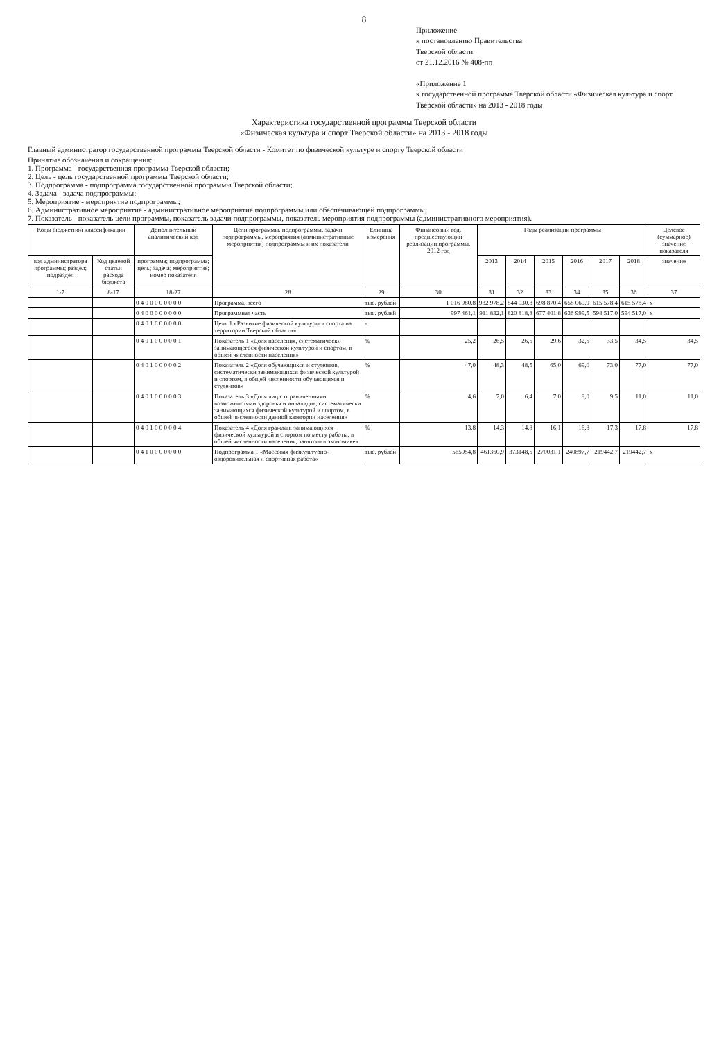8
Приложение
к постановлению Правительства
Тверской области
от 21.12.2016 № 408-пп
«Приложение 1
к государственной программе Тверской области «Физическая культура и спорт Тверской области» на 2013 - 2018 годы
Характеристика государственной программы Тверской области
«Физическая культура и спорт Тверской области» на 2013 - 2018 годы
Главный администратор государственной программы Тверской области - Комитет по физической культуре и спорту Тверской области
Принятые обозначения и сокращения:
1. Программа - государственная программа Тверской области;
2. Цель - цель государственной программы Тверской области;
3. Подпрограмма - подпрограмма государственной программы Тверской области;
4. Задача - задача подпрограммы;
5. Мероприятие - мероприятие подпрограммы;
6. Административное мероприятие - административное мероприятие подпрограммы или обеспечивающей подпрограммы;
7. Показатель - показатель цели программы, показатель задачи подпрограммы, показатель мероприятия подпрограммы (административного мероприятия).
| Коды бюджетной классификации | | Дополнительный аналитический код | Цели программы, подпрограммы, задачи подпрограммы, мероприятия (административные мероприятия) подпрограммы и их показатели | Единица измерения | Финансовый год, предшествующий реализации программы, 2012 год | Годы реализации программы | | | | | | Целевое (суммарное) значение показателя |
| --- | --- | --- | --- | --- | --- | --- | --- | --- | --- | --- | --- | --- |
| код администратора программы; раздел; подраздел | Код целевой статьи расхода бюджета | программа; подпрограмма; цель; задача; мероприятие; номер показателя | | | | 2013 | 2014 | 2015 | 2016 | 2017 | 2018 | значение |
| 1-7 | 8-17 | 18-27 | 28 | 29 | 30 | 31 | 32 | 33 | 34 | 35 | 36 | 37 |
| | | 0 4 0 0 0 0 0 0 0 0 | Программа, всего | тыс. рублей | 1 016 980,8 | 932 978,2 | 844 030,8 | 698 870,4 | 658 060,9 | 615 578,4 | 615 578,4 | х |
| | | 0 4 0 0 0 0 0 0 0 0 | Программная часть | тыс. рублей | 997 461,1 | 911 832,1 | 820 818,8 | 677 401,8 | 636 999,5 | 594 517,0 | 594 517,0 | х |
| | | 0 4 0 1 0 0 0 0 0 0 | Цель 1 «Развитие физической культуры и спорта на территории Тверской области» | - | | | | | | | | |
| | | 0 4 0 1 0 0 0 0 0 1 | Показатель 1 «Доля населения, систематически занимающегося физической культурой и спортом, в общей численности населения» | % | 25,2 | 26,5 | 26,5 | 29,6 | 32,5 | 33,5 | 34,5 | 34,5 |
| | | 0 4 0 1 0 0 0 0 0 2 | Показатель 2 «Доля обучающихся и студентов, систематически занимающихся физической культурой и спортом, в общей численности обучающихся и студентов» | % | 47,0 | 48,3 | 48,5 | 65,0 | 69,0 | 73,0 | 77,0 | 77,0 |
| | | 0 4 0 1 0 0 0 0 0 3 | Показатель 3 «Доля лиц с ограниченными возможностями здоровья и инвалидов, систематически занимающихся физической культурой и спортом, в общей численности данной категории населения» | % | 4,6 | 7,0 | 6,4 | 7,0 | 8,0 | 9,5 | 11,0 | 11,0 |
| | | 0 4 0 1 0 0 0 0 0 4 | Показатель 4 «Доля граждан, занимающихся физической культурой и спортом по месту работы, в общей численности населения, занятого в экономике» | % | 13,8 | 14,3 | 14,8 | 16,1 | 16,8 | 17,3 | 17,8 | 17,8 |
| | | 0 4 1 0 0 0 0 0 0 0 | Подпрограмма 1 «Массовая физкультурно-оздоровительная и спортивная работа» | тыс. рублей | 565954,8 | 461360,9 | 373148,5 | 270031,1 | 240897,7 | 219442,7 | 219442,7 | х |